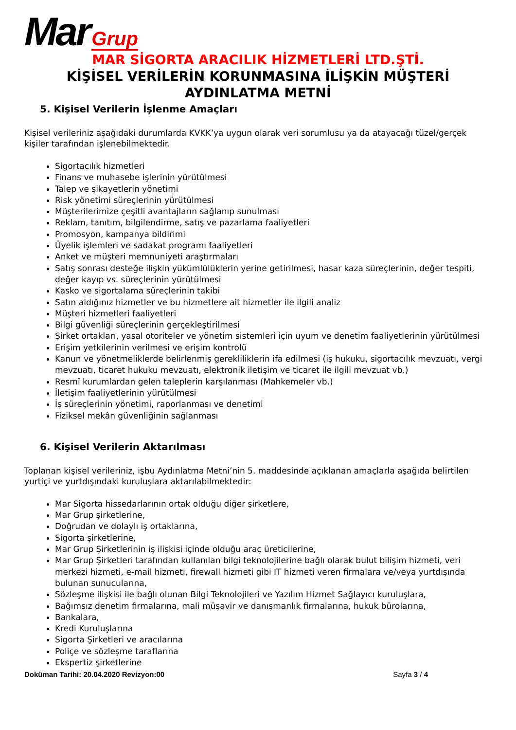Mar Grup
MAR SİGORTA ARACILIK HİZMETLERİ LTD.ŞTİ.
KİŞİSEL VERİLERİN KORUNMASINA İLİŞKİN MÜŞTERİ AYDINLATMA METNİ
5. Kişisel Verilerin İşlenme Amaçları
Kişisel verileriniz aşağıdaki durumlarda KVKK’ya uygun olarak veri sorumlusu ya da atayacağı tüzel/gerçek kişiler tarafından işlenebilmektedir.
Sigortacılık hizmetleri
Finans ve muhasebe işlerinin yürütülmesi
Talep ve şikayetlerin yönetimi
Risk yönetimi süreçlerinin yürütülmesi
Müşterilerimize çeşitli avantajların sağlanıp sunulması
Reklam, tanıtım, bilgilendirme, satış ve pazarlama faaliyetleri
Promosyon, kampanya bildirimi
Üyelik işlemleri ve sadakat programı faaliyetleri
Anket ve müşteri memnuniyeti araştırmaları
Satış sonrası desteğe ilişkin yükümlülüklerin yerine getirilmesi, hasar kaza süreçlerinin, değer tespiti, değer kayıp vs. süreçlerinin yürütülmesi
Kasko ve sigortalama süreçlerinin takibi
Satın aldığınız hizmetler ve bu hizmetlere ait hizmetler ile ilgili analiz
Müşteri hizmetleri faaliyetleri
Bilgi güvenliği süreçlerinin gerçekleştirilmesi
Şirket ortakları, yasal otoriteler ve yönetim sistemleri için uyum ve denetim faaliyetlerinin yürütülmesi
Erişim yetkilerinin verilmesi ve erişim kontrolü
Kanun ve yönetmeliklerde belirlenmiş gerekliliklerin ifa edilmesi (iş hukuku, sigortacılık mevzuatı, vergi mevzuatı, ticaret hukuku mevzuatı, elektronik iletişim ve ticaret ile ilgili mevzuat vb.)
Resmî kurumlardan gelen taleplerin karşılanması (Mahkemeler vb.)
İletişim faaliyetlerinin yürütülmesi
İş süreçlerinin yönetimi, raporlanması ve denetimi
Fiziksel mekân güvenliğinin sağlanması
6. Kişisel Verilerin Aktarılması
Toplanan kişisel verileriniz, işbu Aydınlatma Metni’nin 5. maddesinde açıklanan amaçlarla aşağıda belirtilen yurtiçi ve yurtdışındaki kuruluşlara aktarılabilmektedir:
Mar Sigorta hissedarlarının ortak olduğu diğer şirketlere,
Mar Grup şirketlerine,
Doğrudan ve dolaylı iş ortaklarına,
Sigorta şirketlerine,
Mar Grup Şirketlerinin iş ilişkisi içinde olduğu araç üreticilerine,
Mar Grup Şirketleri tarafından kullanılan bilgi teknolojilerine bağlı olarak bulut bilişim hizmeti, veri merkezi hizmeti, e-mail hizmeti, firewall hizmeti gibi IT hizmeti veren firmalara ve/veya yurtdışında bulunan sunucularına,
Sözleşme ilişkisi ile bağlı olunan Bilgi Teknolojileri ve Yazılım Hizmet Sağlayıcı kuruluşlara,
Bağımsız denetim firmalarına, mali müşavir ve danışmanlık firmalarına, hukuk bürolarına,
Bankalara,
Kredi Kuruluşlarına
Sigorta Şirketleri ve aracılarına
Poliçe ve sözleşme taraflarına
Ekspertiz şirketlerine
Doküman Tarihi: 20.04.2020 Revizyon:00 Sayfa 3 / 4